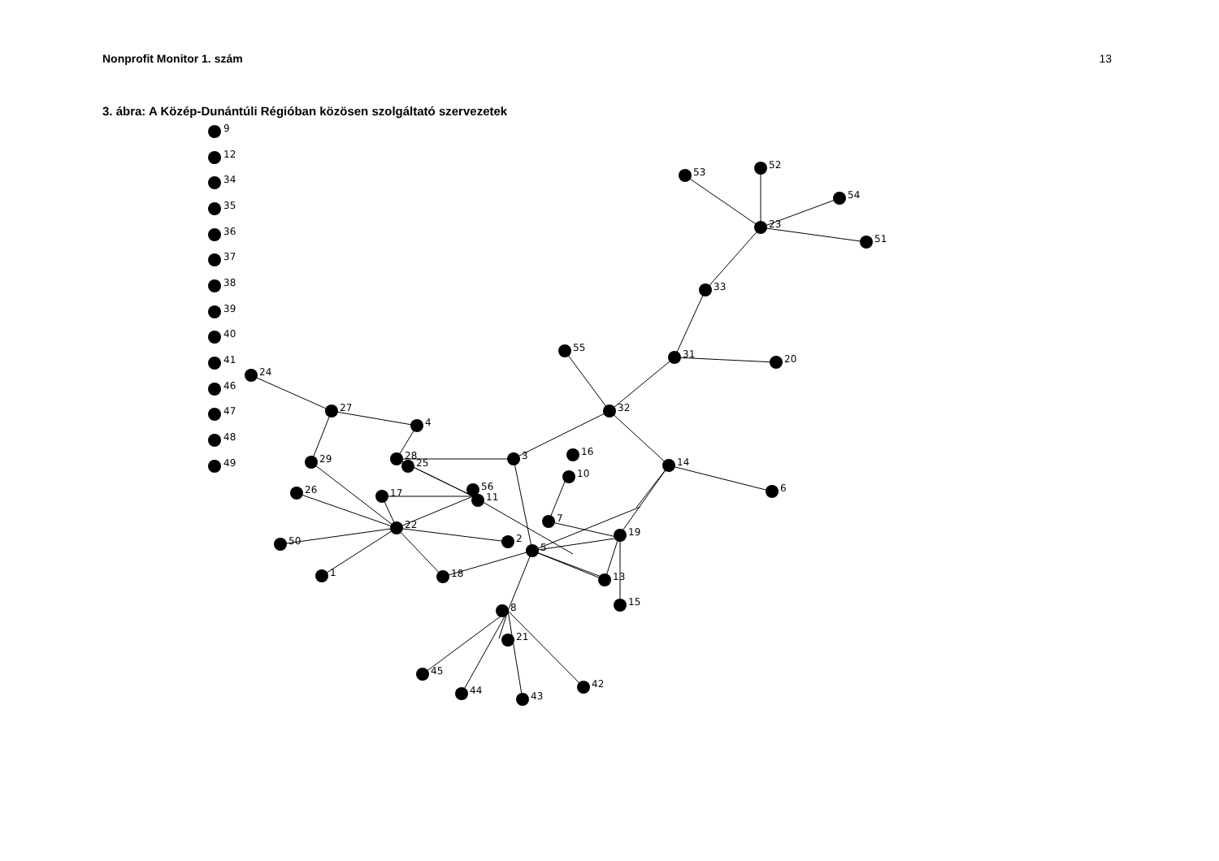Nonprofit Monitor 1. szám 13
3. ábra: A Közép-Dunántúli Régióban közösen szolgáltató szervezetek
9
12
34
35
36
37
38
39
40
41
46
47
48
49
53
52
54
23
51
33
55
31
20
24
27
4
32
29
28
25
3
16
10
14
26
17
56
11
6
22
7
19
50
2
5
1
18
13
15
8
21
45
44
43
42